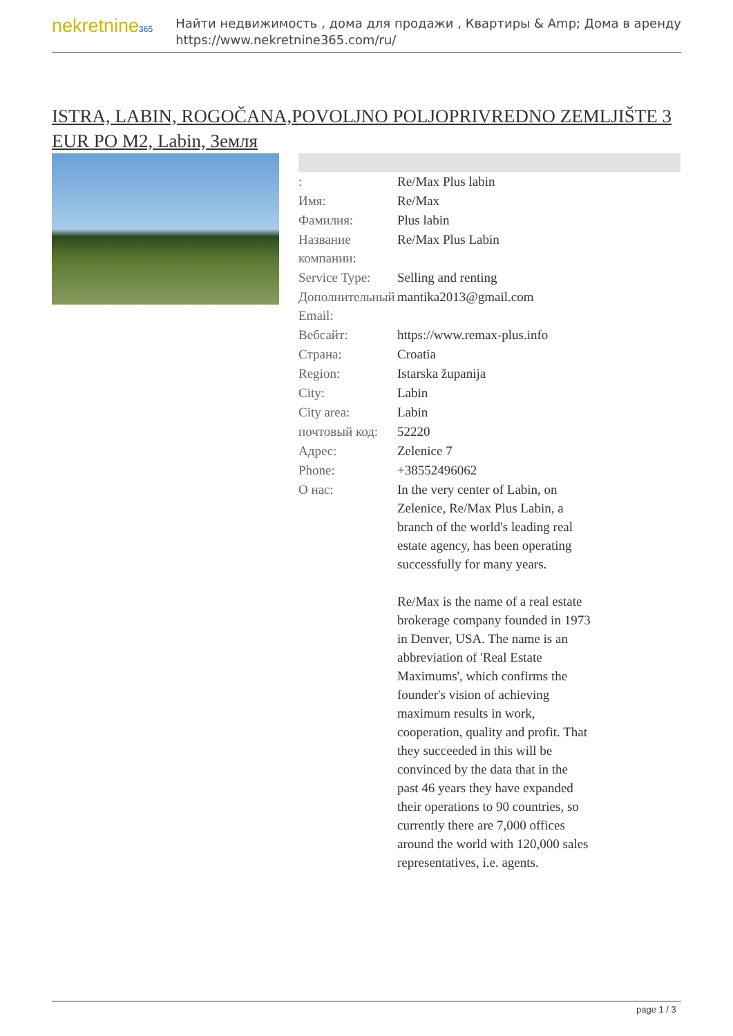nekretnine365
Найти недвижимость , дома для продажи , Квартиры & Amp; Дома в аренду
https://www.nekretnine365.com/ru/
ISTRA, LABIN, ROGOČANA,POVOLJNO POLJOPRIVREDNO ZEMLJIŠTE 3 EUR PO M2, Labin, Земля
| : | Re/Max Plus labin |
| Имя: | Re/Max |
| Фамилия: | Plus labin |
| Название компании: | Re/Max Plus Labin |
| Service Type: | Selling and renting |
| Дополнительный Email: | mantika2013@gmail.com |
| Вебсайт: | https://www.remax-plus.info |
| Страна: | Croatia |
| Region: | Istarska županija |
| City: | Labin |
| City area: | Labin |
| почтовый код: | 52220 |
| Адрес: | Zelenice 7 |
| Phone: | +38552496062 |
| О нас: | In the very center of Labin, on Zelenice, Re/Max Plus Labin, a branch of the world's leading real estate agency, has been operating successfully for many years. Re/Max is the name of a real estate brokerage company founded in 1973 in Denver, USA. The name is an abbreviation of 'Real Estate Maximums', which confirms the founder's vision of achieving maximum results in work, cooperation, quality and profit. That they succeeded in this will be convinced by the data that in the past 46 years they have expanded their operations to 90 countries, so currently there are 7,000 offices around the world with 120,000 sales representatives, i.e. agents. |
page 1 / 3